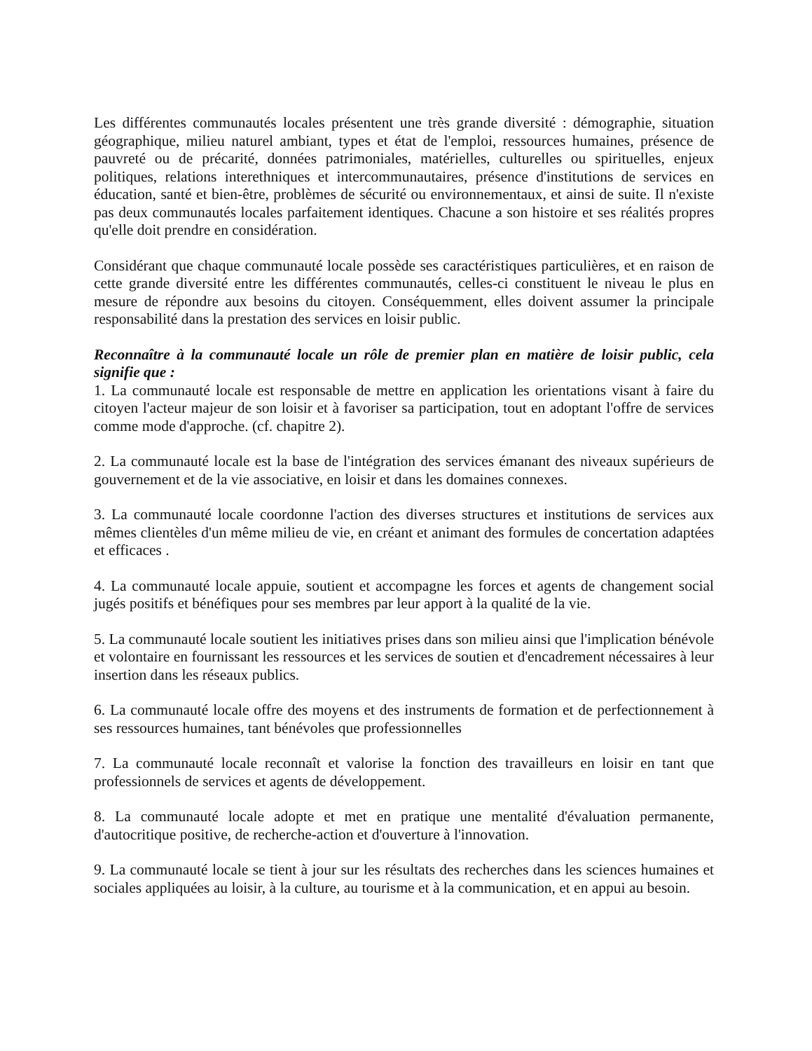Les différentes communautés locales présentent une très grande diversité : démographie, situation géographique, milieu naturel ambiant, types et état de l'emploi, ressources humaines, présence de pauvreté ou de précarité, données patrimoniales, matérielles, culturelles ou spirituelles, enjeux politiques, relations interethniques et intercommunautaires, présence d'institutions de services en éducation, santé et bien-être, problèmes de sécurité ou environnementaux, et ainsi de suite. Il n'existe pas deux communautés locales parfaitement identiques. Chacune a son histoire et ses réalités propres qu'elle doit prendre en considération.
Considérant que chaque communauté locale possède ses caractéristiques particulières, et en raison de cette grande diversité entre les différentes communautés, celles-ci constituent le niveau le plus en mesure de répondre aux besoins du citoyen. Conséquemment, elles doivent assumer la principale responsabilité dans la prestation des services en loisir public.
Reconnaître à la communauté locale un rôle de premier plan en matière de loisir public, cela signifie que :
1. La communauté locale est responsable de mettre en application les orientations visant à faire du citoyen l'acteur majeur de son loisir et à favoriser sa participation, tout en adoptant l'offre de services comme mode d'approche. (cf. chapitre 2).
2. La communauté locale est la base de l'intégration des services émanant des niveaux supérieurs de gouvernement et de la vie associative, en loisir et dans les domaines connexes.
3. La communauté locale coordonne l'action des diverses structures et institutions de services aux mêmes clientèles d'un même milieu de vie, en créant et animant des formules de concertation adaptées et efficaces .
4. La communauté locale appuie, soutient et accompagne les forces et agents de changement social jugés positifs et bénéfiques pour ses membres par leur apport à la qualité de la vie.
5. La communauté locale soutient les initiatives prises dans son milieu ainsi que l'implication bénévole et volontaire en fournissant les ressources et les services de soutien et d'encadrement nécessaires à leur insertion dans les réseaux publics.
6. La communauté locale offre des moyens et des instruments de formation et de perfectionnement à ses ressources humaines, tant bénévoles que professionnelles
7. La communauté locale reconnaît et valorise la fonction des travailleurs en loisir en tant que professionnels de services et agents de développement.
8. La communauté locale adopte et met en pratique une mentalité d'évaluation permanente, d'autocritique positive, de recherche-action et d'ouverture à l'innovation.
9. La communauté locale se tient à jour sur les résultats des recherches dans les sciences humaines et sociales appliquées au loisir, à la culture, au tourisme et à la communication, et en appui au besoin.